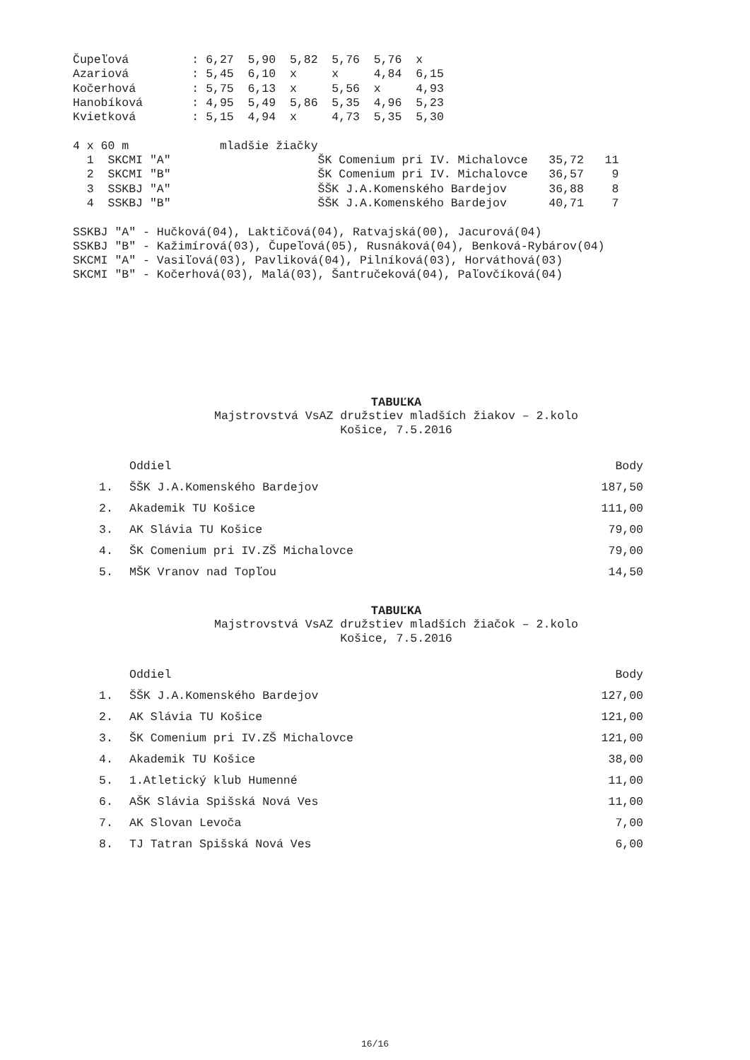Čupeľová : 6,27 5,90 5,82 5,76 5,76 x Azariová : 5,45 6,10 x x 4,84 6,15 Kočerhová : 5,75 6,13 x 5,56 x 4,93 Hanobíková : 4,95 5,49 5,86 5,35 4,96 5,23 Kvietková : 5,15 4,94 x 4,73 5,35 5,30 4 x 60 m mladšie žiačky 1 SKCMI "A" ŠK Comenium pri IV. Michalovce 35,72 11 2 SKCMI "B" ŠK Comenium pri IV. Michalovce 36,57 9 3 SSKBJ "A" ŠŠK J.A.Komenského Bardejov 36,88 8 4 SSKBJ "B" ŠŠK J.A.Komenského Bardejov 40,71 7 SSKBJ "A" - Hučková(04), Laktičová(04), Ratvajská(00), Jacurová(04) SSKBJ "B" - Kažimírová(03), Čupeľová(05), Rusnáková(04), Benková-Rybárov(04) SKCMI "A" - Vasiľová(03), Pavliková(04), Pilníková(03), Horváthová(03) SKCMI "B" - Kočerhová(03), Malá(03), Šantručeková(04), Paľovčíková(04)
TABUĽKA
Majstrovstvá VsAZ družstiev mladších žiakov – 2.kolo
Košice, 7.5.2016
| | Oddiel | Body |
| --- | --- | --- |
| 1. | ŠŠK J.A.Komenského Bardejov | 187,50 |
| 2. | Akademik TU Košice | 111,00 |
| 3. | AK Slávia TU Košice | 79,00 |
| 4. | ŠK Comenium pri IV.ZŠ Michalovce | 79,00 |
| 5. | MŠK Vranov nad Topľou | 14,50 |
TABUĽKA
Majstrovstvá VsAZ družstiev mladších žiačok – 2.kolo
Košice, 7.5.2016
| | Oddiel | Body |
| --- | --- | --- |
| 1. | ŠŠK J.A.Komenského Bardejov | 127,00 |
| 2. | AK Slávia TU Košice | 121,00 |
| 3. | ŠK Comenium pri IV.ZŠ Michalovce | 121,00 |
| 4. | Akademik TU Košice | 38,00 |
| 5. | 1.Atletický klub Humenné | 11,00 |
| 6. | AŠK Slávia Spišská Nová Ves | 11,00 |
| 7. | AK Slovan Levoča | 7,00 |
| 8. | TJ Tatran Spišská Nová Ves | 6,00 |
16/16